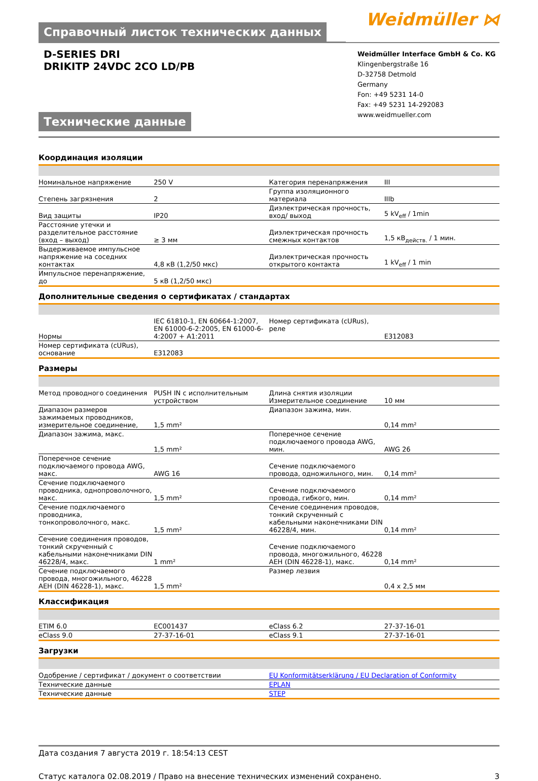Справочный листок технических данных
Weidmüller ⋈
D-SERIES DRI
DRIKITP 24VDC 2CO LD/PB
Технические данные
Weidmüller Interface GmbH & Co. KG
Klingenbergstraße 16
D-32758 Detmold
Germany
Fon: +49 5231 14-0
Fax: +49 5231 14-292083
www.weidmueller.com
Координация изоляции
| Номинальное напряжение | 250 V | | Категория перенапряжения | III |
| Степень загрязнения | 2 | | Группа изоляционного материала | IIIb |
| Вид защиты | IP20 | | Диэлектрическая прочность, вход/ выход | 5 kV<sub>eff</sub> / 1min |
| Расстояние утечки и разделительное расстояние (вход – выход) | ≥ 3 мм | | Диэлектрическая прочность смежных контактов | 1,5 кВ<sub>действ.</sub> / 1 мин. |
| Выдерживаемое импульсное напряжение на соседних контактах | 4,8 кВ (1,2/50 мкс) | | Диэлектрическая прочность открытого контакта | 1 kV<sub>eff</sub> / 1 min |
| Импульсное перенапряжение, до | 5 кВ (1,2/50 мкс) | | | |
Дополнительные сведения о сертификатах / стандартах
| Нормы | IEC 61810-1, EN 60664-1:2007, EN 61000-6-2:2005, EN 61000-6-4:2007 + A1:2011 | | Номер сертификата (cURus), реле | E312083 |
| Номер сертификата (cURus), основание | E312083 | | | |
Размеры
| Метод проводного соединения | PUSH IN с исполнительным устройством | | Длина снятия изоляции Измерительное соединение | 10 мм |
| Диапазон размеров зажимаемых проводников, измерительное соединение, | 1,5 mm² | | Диапазон зажима, мин. | 0,14 mm² |
| Диапазон зажима, макс. | 1,5 mm² | | Поперечное сечение подключаемого провода AWG, мин. | AWG 26 |
| Поперечное сечение подключаемого провода AWG, макс. | AWG 16 | | Сечение подключаемого провода, одножильного, мин. | 0,14 mm² |
| Сечение подключаемого проводника, однопроволочного, макс. | 1,5 mm² | | Сечение подключаемого провода, гибкого, мин. | 0,14 mm² |
| Сечение подключаемого проводника, тонкопроволочного, макс. | 1,5 mm² | | Сечение соединения проводов, тонкий скрученный с кабельными наконечниками DIN 46228/4, мин. | 0,14 mm² |
| Сечение соединения проводов, тонкий скрученный с кабельными наконечниками DIN 46228/4, макс. | 1 mm² | | Сечение подключаемого провода, многожильного, 46228 AEH (DIN 46228-1), макс. | 0,14 mm² |
| Сечение подключаемого провода, многожильного, 46228 AEH (DIN 46228-1), макс. | 1,5 mm² | | Размер лезвия | 0,4 x 2,5 мм |
Классификация
| ETIM 6.0 | EC001437 | | eClass 6.2 | 27-37-16-01 |
| eClass 9.0 | 27-37-16-01 | | eClass 9.1 | 27-37-16-01 |
Загрузки
| Одобрение / сертификат / документ о соответствии | EU Konformitätserklärung / EU Declaration of Conformity |
| Технические данные | EPLAN |
| Технические данные | STEP |
Дата создания 7 августа 2019 г. 18:54:13 CEST
Статус каталога 02.08.2019 / Право на внесение технических изменений сохранено. 3